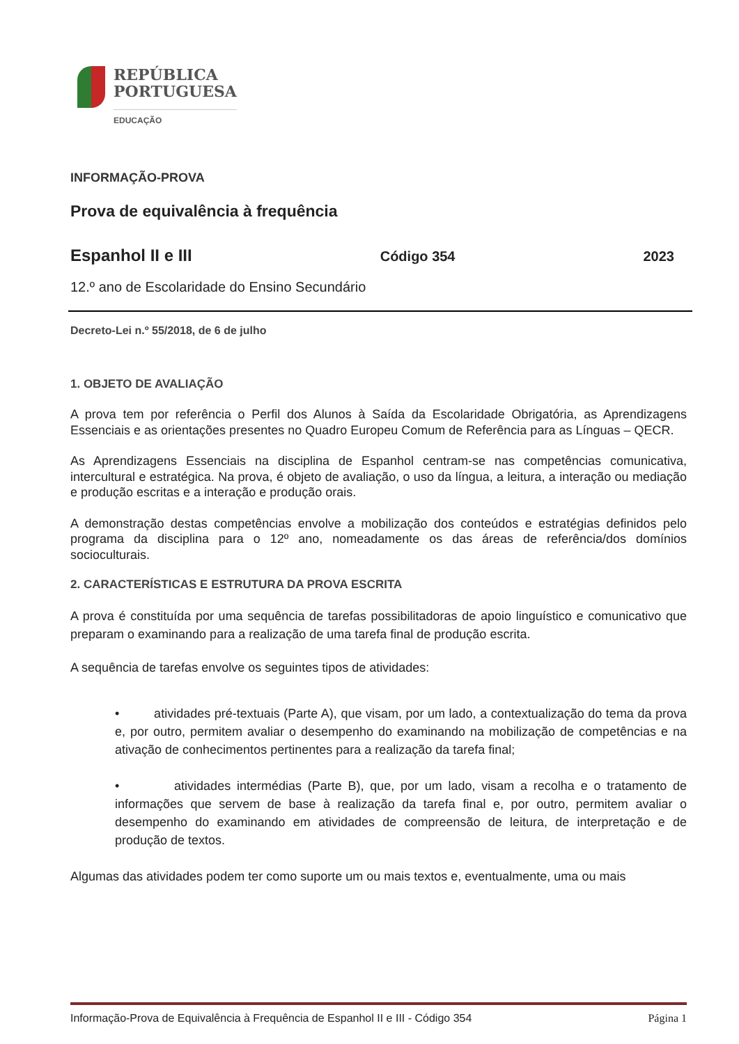REPÚBLICA
PORTUGUESA
EDUCAÇÃO
INFORMAÇÃO-PROVA
Prova de equivalência à frequência
Espanhol II e III Código 354 2023
12.º ano de Escolaridade do Ensino Secundário
Decreto-Lei n.º 55/2018, de 6 de julho
1. OBJETO DE AVALIAÇÃO
A prova tem por referência o Perfil dos Alunos à Saída da Escolaridade Obrigatória, as Aprendizagens Essenciais e as orientações presentes no Quadro Europeu Comum de Referência para as Línguas – QECR.
As Aprendizagens Essenciais na disciplina de Espanhol centram-se nas competências comunicativa, intercultural e estratégica. Na prova, é objeto de avaliação, o uso da língua, a leitura, a interação ou mediação e produção escritas e a interação e produção orais.
A demonstração destas competências envolve a mobilização dos conteúdos e estratégias definidos pelo programa da disciplina para o 12º ano, nomeadamente os das áreas de referência/dos domínios socioculturais.
2. CARACTERÍSTICAS E ESTRUTURA DA PROVA ESCRITA
A prova é constituída por uma sequência de tarefas possibilitadoras de apoio linguístico e comunicativo que preparam o examinando para a realização de uma tarefa final de produção escrita.
A sequência de tarefas envolve os seguintes tipos de atividades:
• atividades pré-textuais (Parte A), que visam, por um lado, a contextualização do tema da prova e, por outro, permitem avaliar o desempenho do examinando na mobilização de competências e na ativação de conhecimentos pertinentes para a realização da tarefa final;
• atividades intermédias (Parte B), que, por um lado, visam a recolha e o tratamento de informações que servem de base à realização da tarefa final e, por outro, permitem avaliar o desempenho do examinando em atividades de compreensão de leitura, de interpretação e de produção de textos.
Algumas das atividades podem ter como suporte um ou mais textos e, eventualmente, uma ou mais
Informação-Prova de Equivalência à Frequência de Espanhol II e III - Código 354 Página 1